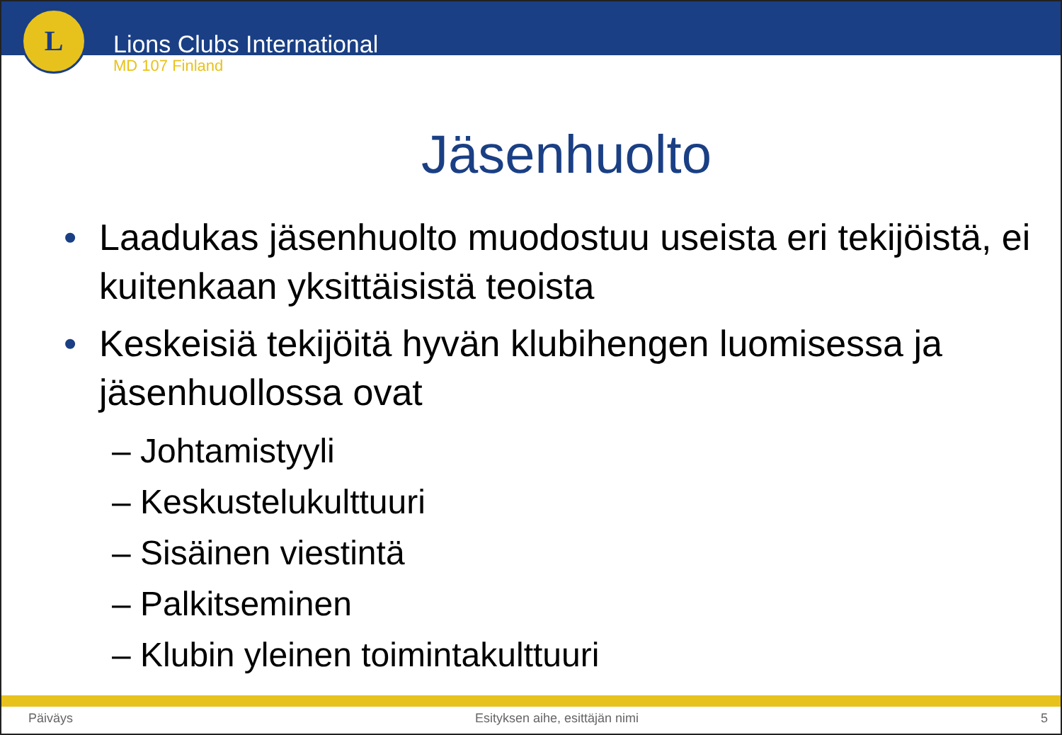L
Lions Clubs International
MD 107 Finland
Jäsenhuolto
Laadukas jäsenhuolto muodostuu useista eri tekijöistä, ei kuitenkaan yksittäisistä teoista
Keskeisiä tekijöitä hyvän klubihengen luomisessa ja jäsenhuollossa ovat
– Johtamistyyli
– Keskustelukulttuuri
– Sisäinen viestintä
– Palkitseminen
– Klubin yleinen toimintakulttuuri
Päiväys Esityksen aihe, esittäjän nimi 5